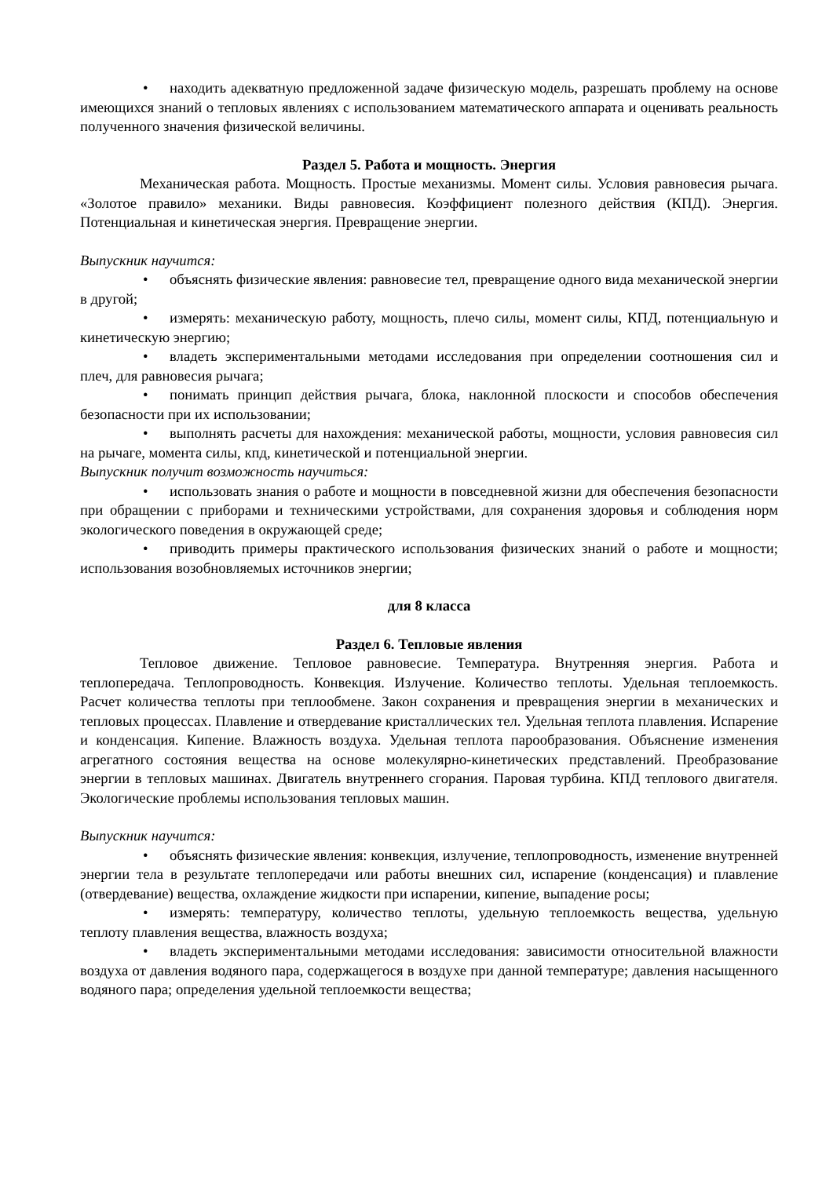• находить адекватную предложенной задаче физическую модель, разрешать проблему на основе имеющихся знаний о тепловых явлениях с использованием математического аппарата и оценивать реальность полученного значения физической величины.
Раздел 5. Работа и мощность. Энергия
Механическая работа. Мощность. Простые механизмы. Момент силы. Условия равновесия рычага. «Золотое правило» механики. Виды равновесия. Коэффициент полезного действия (КПД). Энергия. Потенциальная и кинетическая энергия. Превращение энергии.
Выпускник научится:
• объяснять физические явления: равновесие тел, превращение одного вида механической энергии в другой;
• измерять: механическую работу, мощность, плечо силы, момент силы, КПД, потенциальную и кинетическую энергию;
• владеть экспериментальными методами исследования при определении соотношения сил и плеч, для равновесия рычага;
• понимать принцип действия рычага, блока, наклонной плоскости и способов обеспечения безопасности при их использовании;
• выполнять расчеты для нахождения: механической работы, мощности, условия равновесия сил на рычаге, момента силы, кпд, кинетической и потенциальной энергии.
Выпускник получит возможность научиться:
• использовать знания о работе и мощности в повседневной жизни для обеспечения безопасности при обращении с приборами и техническими устройствами, для сохранения здоровья и соблюдения норм экологического поведения в окружающей среде;
• приводить примеры практического использования физических знаний о работе и мощности; использования возобновляемых источников энергии;
для 8 класса
Раздел 6. Тепловые явления
Тепловое движение. Тепловое равновесие. Температура. Внутренняя энергия. Работа и теплопередача. Теплопроводность. Конвекция. Излучение. Количество теплоты. Удельная теплоемкость. Расчет количества теплоты при теплообмене. Закон сохранения и превращения энергии в механических и тепловых процессах. Плавление и отвердевание кристаллических тел. Удельная теплота плавления. Испарение и конденсация. Кипение. Влажность воздуха. Удельная теплота парообразования. Объяснение изменения агрегатного состояния вещества на основе молекулярно-кинетических представлений. Преобразование энергии в тепловых машинах. Двигатель внутреннего сгорания. Паровая турбина. КПД теплового двигателя. Экологические проблемы использования тепловых машин.
Выпускник научится:
• объяснять физические явления: конвекция, излучение, теплопроводность, изменение внутренней энергии тела в результате теплопередачи или работы внешних сил, испарение (конденсация) и плавление (отвердевание) вещества, охлаждение жидкости при испарении, кипение, выпадение росы;
• измерять: температуру, количество теплоты, удельную теплоемкость вещества, удельную теплоту плавления вещества, влажность воздуха;
• владеть экспериментальными методами исследования: зависимости относительной влажности воздуха от давления водяного пара, содержащегося в воздухе при данной температуре; давления насыщенного водяного пара; определения удельной теплоемкости вещества;